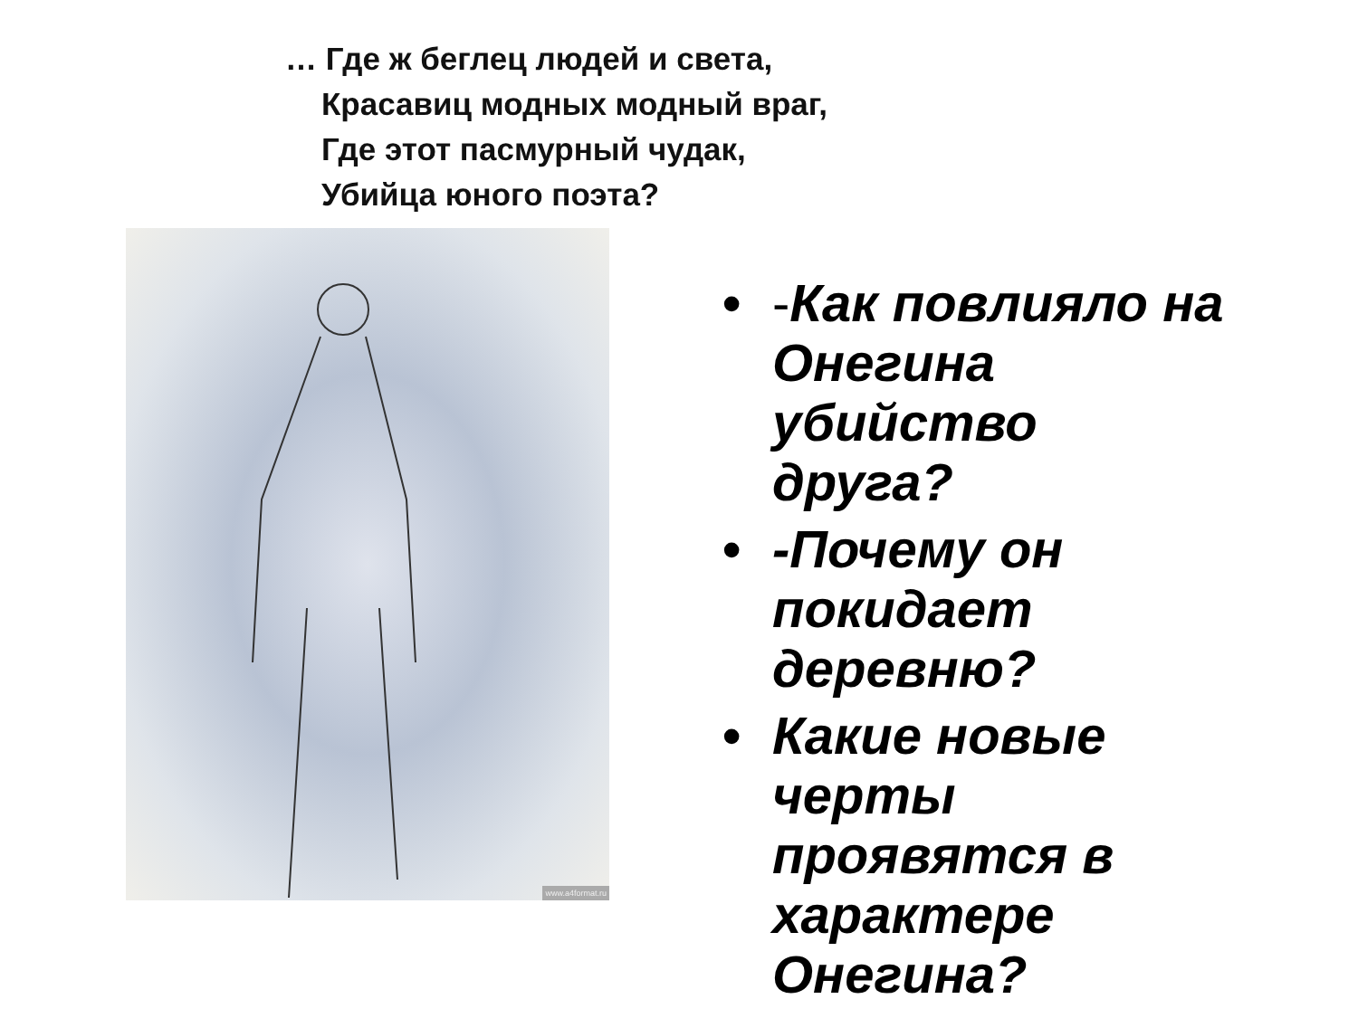… Где ж беглец людей и света,
Красавиц модных модный враг,
Где этот пасмурный чудак,
Убийца юного поэта?
www.a4format.ru
• -Как повлияло на Онегина убийство друга?
• -Почему он покидает деревню?
• Какие новые черты проявятся в характере Онегина?